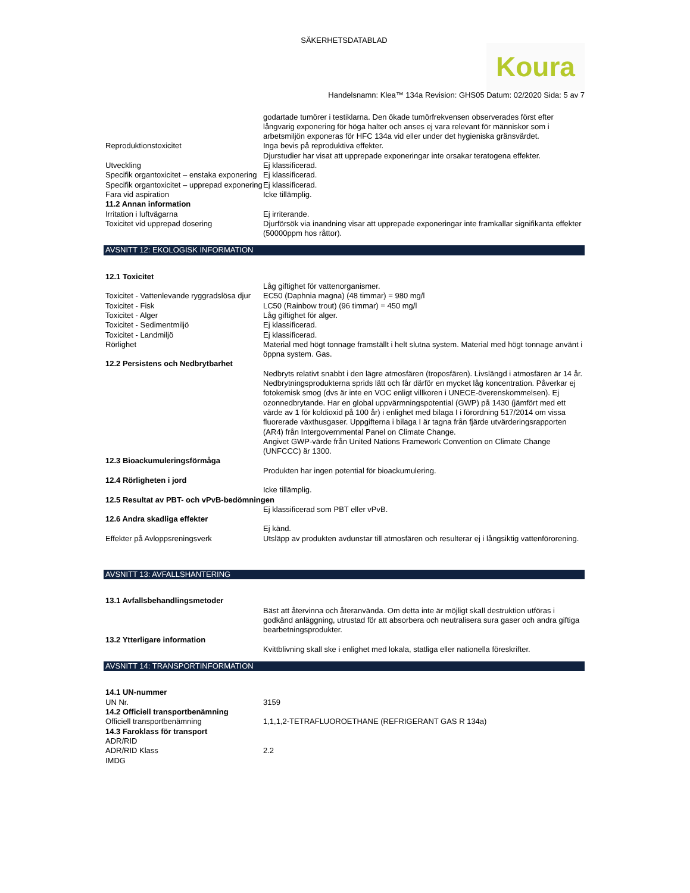SÄKERHETSDATABLAD
Koura
Handelsnamn: Klea™ 134a Revision: GHS05 Datum: 02/2020 Sida: 5 av 7
godartade tumörer i testiklarna. Den ökade tumörfrekvensen observerades först efter långvarig exponering för höga halter och anses ej vara relevant för människor som i arbetsmiljön exponeras för HFC 134a vid eller under det hygieniska gränsvärdet.
Reproduktionstoxicitet Inga bevis på reproduktiva effekter.
Djurstudier har visat att upprepade exponeringar inte orsakar teratogena effekter.
Utveckling Ej klassificerad.
Specifik organtoxicitet – enstaka exponering
Ej klassificerad.
Specifik organtoxicitet – upprepad exponering
Ej klassificerad.
Fara vid aspiration Icke tillämplig.
11.2 Annan information
Irritation i luftvägarna Ej irriterande.
Toxicitet vid upprepad dosering Djurförsök via inandning visar att upprepade exponeringar inte framkallar signifikanta effekter (50000ppm hos råttor).
AVSNITT 12: EKOLOGISK INFORMATION
12.1 Toxicitet
Låg giftighet för vattenorganismer.
Toxicitet - Vattenlevande ryggradslösa djur
EC50 (Daphnia magna) (48 timmar) = 980 mg/l
Toxicitet - Fisk LC50 (Rainbow trout) (96 timmar) = 450 mg/l
Toxicitet - Alger Låg giftighet för alger.
Toxicitet - Sedimentmiljö Ej klassificerad.
Toxicitet - Landmiljö Ej klassificerad.
Rörlighet Material med högt tonnage framställt i helt slutna system. Material med högt tonnage använt i öppna system. Gas.
12.2 Persistens och Nedbrytbarhet
Nedbryts relativt snabbt i den lägre atmosfären (troposfären). Livslängd i atmosfären är 14 år. Nedbrytningsprodukterna sprids lätt och får därför en mycket låg koncentration. Påverkar ej fotokemisk smog (dvs är inte en VOC enligt villkoren i UNECE-överenskommelsen). Ej ozonnedbrytande. Har en global uppvärmningspotential (GWP) på 1430 (jämfört med ett värde av 1 för koldioxid på 100 år) i enlighet med bilaga I i förordning 517/2014 om vissa fluorerade växthusgaser. Uppgifterna i bilaga I är tagna från fjärde utvärderingsrapporten (AR4) från Intergovernmental Panel on Climate Change.
Angivet GWP-värde från United Nations Framework Convention on Climate Change (UNFCCC) är 1300.
12.3 Bioackumuleringsförmåga
Produkten har ingen potential för bioackumulering.
12.4 Rörligheten i jord
Icke tillämplig.
12.5 Resultat av PBT- och vPvB-bedömningen
Ej klassificerad som PBT eller vPvB.
12.6 Andra skadliga effekter
Ej känd.
Effekter på Avloppsreningsverk Utsläpp av produkten avdunstar till atmosfären och resulterar ej i långsiktig vattenförorening.
AVSNITT 13: AVFALLSHANTERING
13.1 Avfallsbehandlingsmetoder
Bäst att återvinna och återanvända. Om detta inte är möjligt skall destruktion utföras i godkänd anläggning, utrustad för att absorbera och neutralisera sura gaser och andra giftiga bearbetningsprodukter.
13.2 Ytterligare information
Kvittblivning skall ske i enlighet med lokala, statliga eller nationella föreskrifter.
AVSNITT 14: TRANSPORTINFORMATION
14.1 UN-nummer
UN Nr. 3159
14.2 Officiell transportbenämning
Officiell transportbenämning 1,1,1,2-TETRAFLUOROETHANE (REFRIGERANT GAS R 134a)
14.3 Faroklass för transport
ADR/RID
ADR/RID Klass 2.2
IMDG